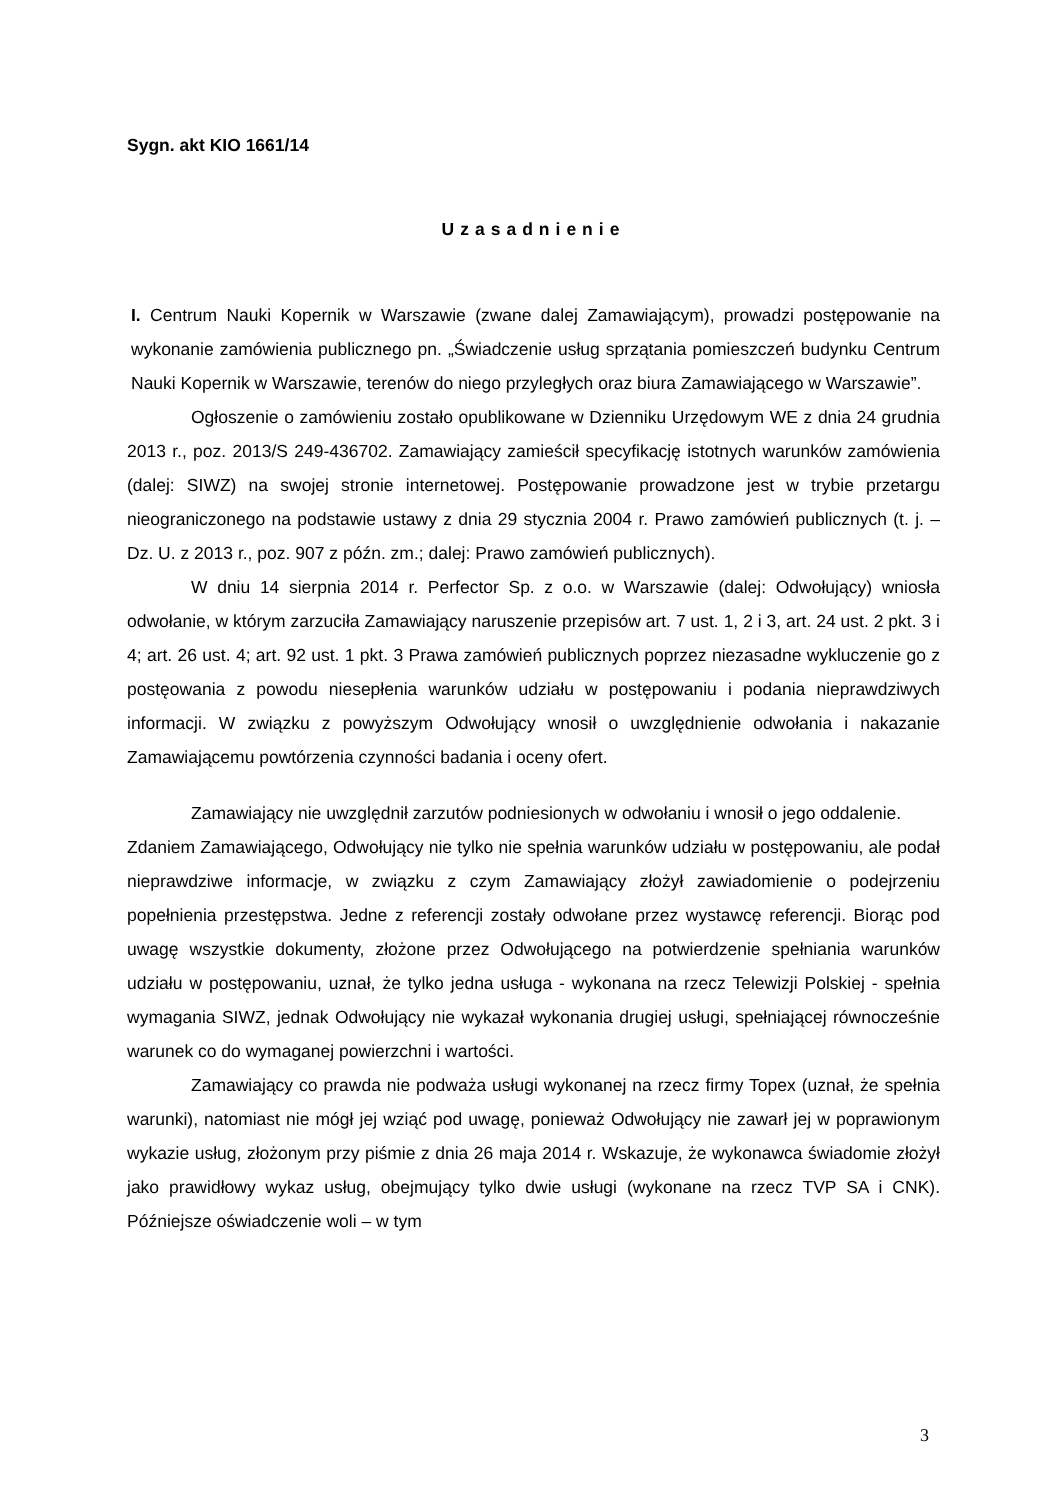Sygn. akt KIO 1661/14
Uzasadnienie
I. Centrum Nauki Kopernik w Warszawie (zwane dalej Zamawiającym), prowadzi postępowanie na wykonanie zamówienia publicznego pn. „Świadczenie usług sprzątania pomieszczeń budynku Centrum Nauki Kopernik w Warszawie, terenów do niego przyległych oraz biura Zamawiającego w Warszawie”.
Ogłoszenie o zamówieniu zostało opublikowane w Dzienniku Urzędowym WE z dnia 24 grudnia 2013 r., poz. 2013/S 249-436702. Zamawiający zamieścił specyfikację istotnych warunków zamówienia (dalej: SIWZ) na swojej stronie internetowej. Postępowanie prowadzone jest w trybie przetargu nieograniczonego na podstawie ustawy z dnia 29 stycznia 2004 r. Prawo zamówień publicznych (t. j. – Dz. U. z 2013 r., poz. 907 z późn. zm.; dalej: Prawo zamówień publicznych).
W dniu 14 sierpnia 2014 r. Perfector Sp. z o.o. w Warszawie (dalej: Odwołujący) wniosła odwołanie, w którym zarzuciła Zamawiający naruszenie przepisów art. 7 ust. 1, 2 i 3, art. 24 ust. 2 pkt. 3 i 4; art. 26 ust. 4; art. 92 ust. 1 pkt. 3 Prawa zamówień publicznych poprzez niezasadne wykluczenie go z postęowania z powodu niesepłenia warunków udziału w postępowaniu i podania nieprawdziwych informacji. W związku z powyższym Odwołujący wnosił o uwzględnienie odwołania i nakazanie Zamawiającemu powtórzenia czynności badania i oceny ofert.
Zamawiający nie uwzględnił zarzutów podniesionych w odwołaniu i wnosił o jego oddalenie.
Zdaniem Zamawiającego, Odwołujący nie tylko nie spełnia warunków udziału w postępowaniu, ale podał nieprawdziwe informacje, w związku z czym Zamawiający złożył zawiadomienie o podejrzeniu popełnienia przestępstwa. Jedne z referencji zostały odwołane przez wystawcę referencji. Biorąc pod uwagę wszystkie dokumenty, złożone przez Odwołującego na potwierdzenie spełniania warunków udziału w postępowaniu, uznał, że tylko jedna usługa - wykonana na rzecz Telewizji Polskiej - spełnia wymagania SIWZ, jednak Odwołujący nie wykazał wykonania drugiej usługi, spełniającej równocześnie warunek co do wymaganej powierzchni i wartości.
Zamawiający co prawda nie podważa usługi wykonanej na rzecz firmy Topex (uznał, że spełnia warunki), natomiast nie mógł jej wziąć pod uwagę, ponieważ Odwołujący nie zawarł jej w poprawionym wykazie usług, złożonym przy piśmie z dnia 26 maja 2014 r. Wskazuje, że wykonawca świadomie złożył jako prawidłowy wykaz usług, obejmujący tylko dwie usługi (wykonane na rzecz TVP SA i CNK). Późniejsze oświadczenie woli – w tym
3